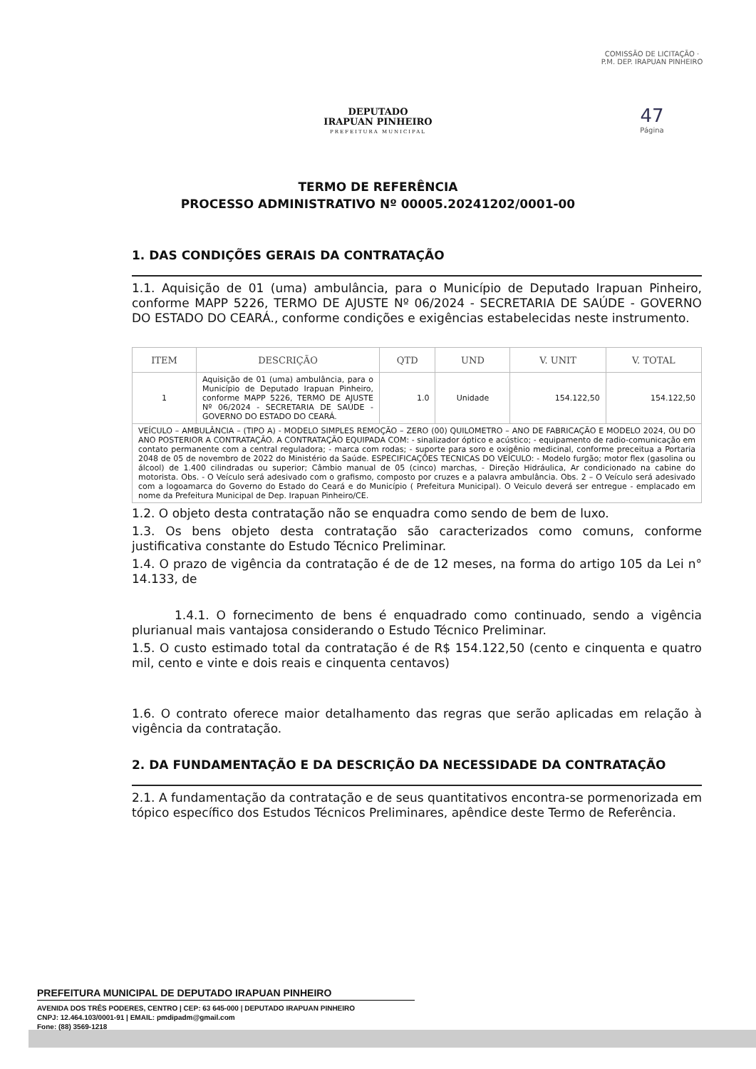DEPUTADO
IRAPUAN PINHEIRO
PREFEITURA MUNICIPAL
COMISSÃO DE LICITAÇÃO · P.M. DEP. IRAPUAN PINHEIRO
47
Página
TERMO DE REFERÊNCIA
PROCESSO ADMINISTRATIVO Nº 00005.20241202/0001-00
1. DAS CONDIÇÕES GERAIS DA CONTRATAÇÃO
1.1. Aquisição de 01 (uma) ambulância, para o Município de Deputado Irapuan Pinheiro, conforme MAPP 5226, TERMO DE AJUSTE Nº 06/2024 - SECRETARIA DE SAÚDE - GOVERNO DO ESTADO DO CEARÁ., conforme condições e exigências estabelecidas neste instrumento.
| ITEM | DESCRIÇÃO | QTD | UND | V. UNIT | V. TOTAL |
| --- | --- | --- | --- | --- | --- |
| 1 | Aquisição de 01 (uma) ambulância, para o Município de Deputado Irapuan Pinheiro, conforme MAPP 5226, TERMO DE AJUSTE Nº 06/2024 - SECRETARIA DE SAÚDE - GOVERNO DO ESTADO DO CEARÁ. | 1.0 | Unidade | 154.122,50 | 154.122,50 |
| VEÍCULO – AMBULÂNCIA – (TIPO A) - MODELO SIMPLES REMOÇÃO – ZERO (00) QUILOMETRO – ANO DE FABRICAÇÃO E MODELO 2024, OU DO ANO POSTERIOR A CONTRATAÇÃO. A CONTRATAÇÃO EQUIPADA COM: - sinalizador óptico e acústico; - equipamento de radio-comunicação em contato permanente com a central reguladora; - marca com rodas; - suporte para soro e oxigênio medicinal, conforme preceitua a Portaria 2048 de 05 de novembro de 2022 do Ministério da Saúde. ESPECIFICAÇÕES TECNICAS DO VEÍCULO: - Modelo furgão; motor flex (gasolina ou álcool) de 1.400 cilindradas ou superior; Câmbio manual de 05 (cinco) marchas, - Direção Hidráulica, Ar condicionado na cabine do motorista. Obs. - O Veículo será adesivado com o grafismo, composto por cruzes e a palavra ambulância. Obs. 2 – O Veículo será adesivado com a logoamarca do Governo do Estado do Ceará e do Município ( Prefeitura Municipal). O Veiculo deverá ser entregue - emplacado em nome da Prefeitura Municipal de Dep. Irapuan Pinheiro/CE. | | | | | |
1.2. O objeto desta contratação não se enquadra como sendo de bem de luxo.
1.3. Os bens objeto desta contratação são caracterizados como comuns, conforme justificativa constante do Estudo Técnico Preliminar.
1.4. O prazo de vigência da contratação é de de 12 meses, na forma do artigo 105 da Lei n° 14.133, de
1.4.1. O fornecimento de bens é enquadrado como continuado, sendo a vigência plurianual mais vantajosa considerando o Estudo Técnico Preliminar.
1.5. O custo estimado total da contratação é de R$ 154.122,50 (cento e cinquenta e quatro mil, cento e vinte e dois reais e cinquenta centavos)
1.6. O contrato oferece maior detalhamento das regras que serão aplicadas em relação à vigência da contratação.
2. DA FUNDAMENTAÇÃO E DA DESCRIÇÃO DA NECESSIDADE DA CONTRATAÇÃO
2.1. A fundamentação da contratação e de seus quantitativos encontra-se pormenorizada em tópico específico dos Estudos Técnicos Preliminares, apêndice deste Termo de Referência.
PREFEITURA MUNICIPAL DE DEPUTADO IRAPUAN PINHEIRO
AVENIDA DOS TRÊS PODERES, CENTRO | CEP: 63 645-000 | DEPUTADO IRAPUAN PINHEIRO
CNPJ: 12.464.103/0001-91 | EMAIL: pmdipadm@gmail.com
Fone: (88) 3569-1218